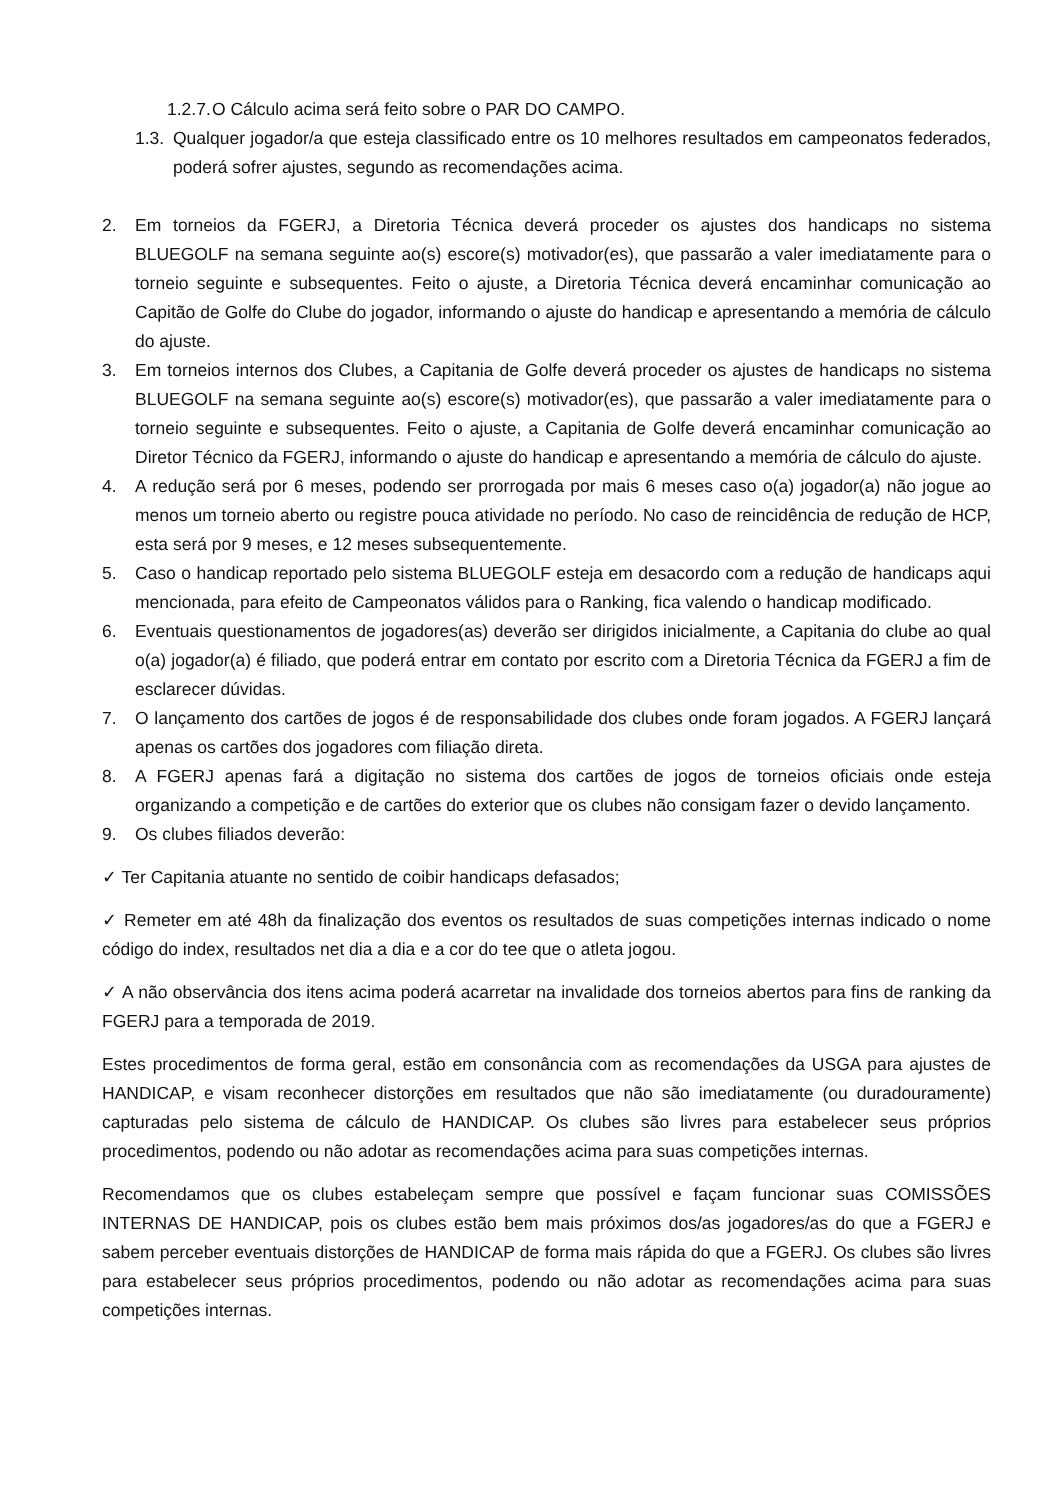1.2.7. O Cálculo acima será feito sobre o PAR DO CAMPO.
1.3. Qualquer jogador/a que esteja classificado entre os 10 melhores resultados em campeonatos federados, poderá sofrer ajustes, segundo as recomendações acima.
2. Em torneios da FGERJ, a Diretoria Técnica deverá proceder os ajustes dos handicaps no sistema BLUEGOLF na semana seguinte ao(s) escore(s) motivador(es), que passarão a valer imediatamente para o torneio seguinte e subsequentes. Feito o ajuste, a Diretoria Técnica deverá encaminhar comunicação ao Capitão de Golfe do Clube do jogador, informando o ajuste do handicap e apresentando a memória de cálculo do ajuste.
3. Em torneios internos dos Clubes, a Capitania de Golfe deverá proceder os ajustes de handicaps no sistema BLUEGOLF na semana seguinte ao(s) escore(s) motivador(es), que passarão a valer imediatamente para o torneio seguinte e subsequentes. Feito o ajuste, a Capitania de Golfe deverá encaminhar comunicação ao Diretor Técnico da FGERJ, informando o ajuste do handicap e apresentando a memória de cálculo do ajuste.
4. A redução será por 6 meses, podendo ser prorrogada por mais 6 meses caso o(a) jogador(a) não jogue ao menos um torneio aberto ou registre pouca atividade no período. No caso de reincidência de redução de HCP, esta será por 9 meses, e 12 meses subsequentemente.
5. Caso o handicap reportado pelo sistema BLUEGOLF esteja em desacordo com a redução de handicaps aqui mencionada, para efeito de Campeonatos válidos para o Ranking, fica valendo o handicap modificado.
6. Eventuais questionamentos de jogadores(as) deverão ser dirigidos inicialmente, a Capitania do clube ao qual o(a) jogador(a) é filiado, que poderá entrar em contato por escrito com a Diretoria Técnica da FGERJ a fim de esclarecer dúvidas.
7. O lançamento dos cartões de jogos é de responsabilidade dos clubes onde foram jogados. A FGERJ lançará apenas os cartões dos jogadores com filiação direta.
8. A FGERJ apenas fará a digitação no sistema dos cartões de jogos de torneios oficiais onde esteja organizando a competição e de cartões do exterior que os clubes não consigam fazer o devido lançamento.
9. Os clubes filiados deverão:
✓ Ter Capitania atuante no sentido de coibir handicaps defasados;
✓ Remeter em até 48h da finalização dos eventos os resultados de suas competições internas indicado o nome código do index, resultados net dia a dia e a cor do tee que o atleta jogou.
✓ A não observância dos itens acima poderá acarretar na invalidade dos torneios abertos para fins de ranking da FGERJ para a temporada de 2019.
Estes procedimentos de forma geral, estão em consonância com as recomendações da USGA para ajustes de HANDICAP, e visam reconhecer distorções em resultados que não são imediatamente (ou duradouramente) capturadas pelo sistema de cálculo de HANDICAP. Os clubes são livres para estabelecer seus próprios procedimentos, podendo ou não adotar as recomendações acima para suas competições internas.
Recomendamos que os clubes estabeleçam sempre que possível e façam funcionar suas COMISSÕES INTERNAS DE HANDICAP, pois os clubes estão bem mais próximos dos/as jogadores/as do que a FGERJ e sabem perceber eventuais distorções de HANDICAP de forma mais rápida do que a FGERJ. Os clubes são livres para estabelecer seus próprios procedimentos, podendo ou não adotar as recomendações acima para suas competições internas.